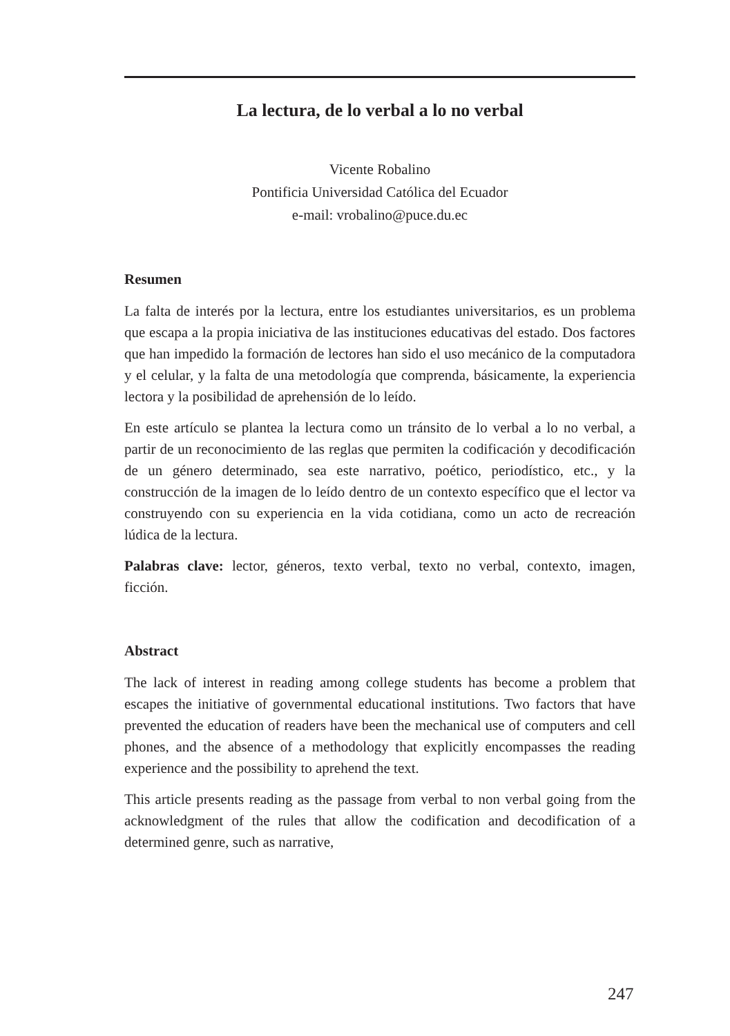La lectura, de lo verbal a lo no verbal
Vicente Robalino
Pontificia Universidad Católica del Ecuador
e-mail: vrobalino@puce.du.ec
Resumen
La falta de interés por la lectura, entre los estudiantes universitarios, es un problema que escapa a la propia iniciativa de las instituciones educativas del estado. Dos factores que han impedido la formación de lectores han sido el uso mecánico de la computadora y el celular, y la falta de una metodología que comprenda, básicamente, la experiencia lectora y la posibilidad de aprehensión de lo leído.
En este artículo se plantea la lectura como un tránsito de lo verbal a lo no verbal, a partir de un reconocimiento de las reglas que permiten la codificación y decodificación de un género determinado, sea este narrativo, poético, periodístico, etc., y la construcción de la imagen de lo leído dentro de un contexto específico que el lector va construyendo con su experiencia en la vida cotidiana, como un acto de recreación lúdica de la lectura.
Palabras clave: lector, géneros, texto verbal, texto no verbal, contexto, imagen, ficción.
Abstract
The lack of interest in reading among college students has become a problem that escapes the initiative of governmental educational institutions. Two factors that have prevented the education of readers have been the mechanical use of computers and cell phones, and the absence of a methodology that explicitly encompasses the reading experience and the possibility to aprehend the text.
This article presents reading as the passage from verbal to non verbal going from the acknowledgment of the rules that allow the codification and decodification of a determined genre, such as narrative,
247